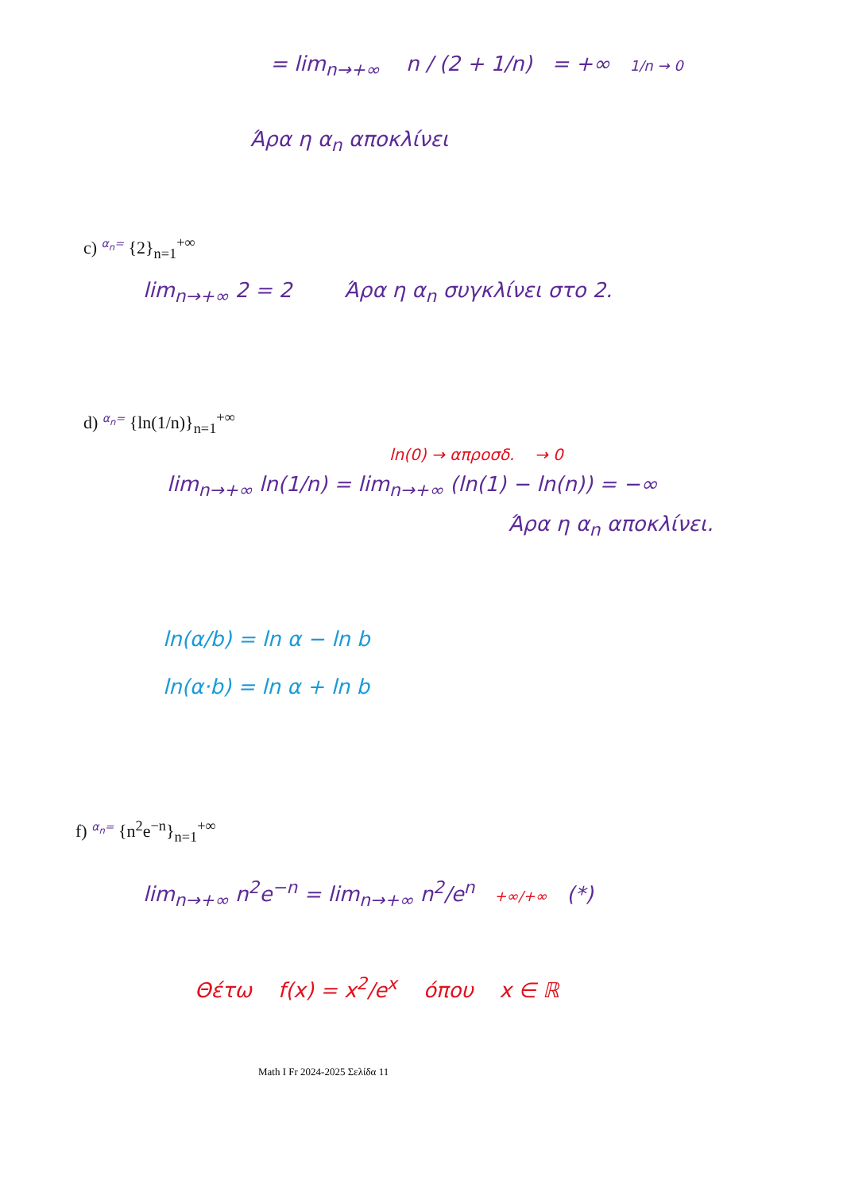= lim<sub>n→+∞</sub> n / (2 + 1/n) = +∞ 1/n → 0
Άρα η α<sub>n</sub> αποκλίνει
c) <sup>α<sub>n</sub>=</sup> {2}<sub>n=1</sub><sup>+∞</sup>
lim<sub>n→+∞</sub> 2 = 2 Άρα η α<sub>n</sub> συγκλίνει στο 2.
d) <sup>α<sub>n</sub>=</sup> {ln(1/n)}<sub>n=1</sub><sup>+∞</sup>
ln(0) → απροσδ. → 0
lim<sub>n→+∞</sub> ln(1/n) = lim<sub>n→+∞</sub> (ln(1) − ln(n)) = −∞
Άρα η α<sub>n</sub> αποκλίνει.
ln(α/b) = ln α − ln b
ln(α·b) = ln α + ln b
f) <sup>α<sub>n</sub>=</sup> {n<sup>2</sup>e<sup>−n</sup>}<sub>n=1</sub><sup>+∞</sup>
lim<sub>n→+∞</sub> n<sup>2</sup>e<sup>−n</sup> = lim<sub>n→+∞</sub> n<sup>2</sup>/e<sup>n</sup> +∞/+∞ (*)
Θέτω f(x) = x<sup>2</sup>/e<sup>x</sup> όπου x ∈ ℝ
Math I Fr 2024-2025 Σελίδα 11